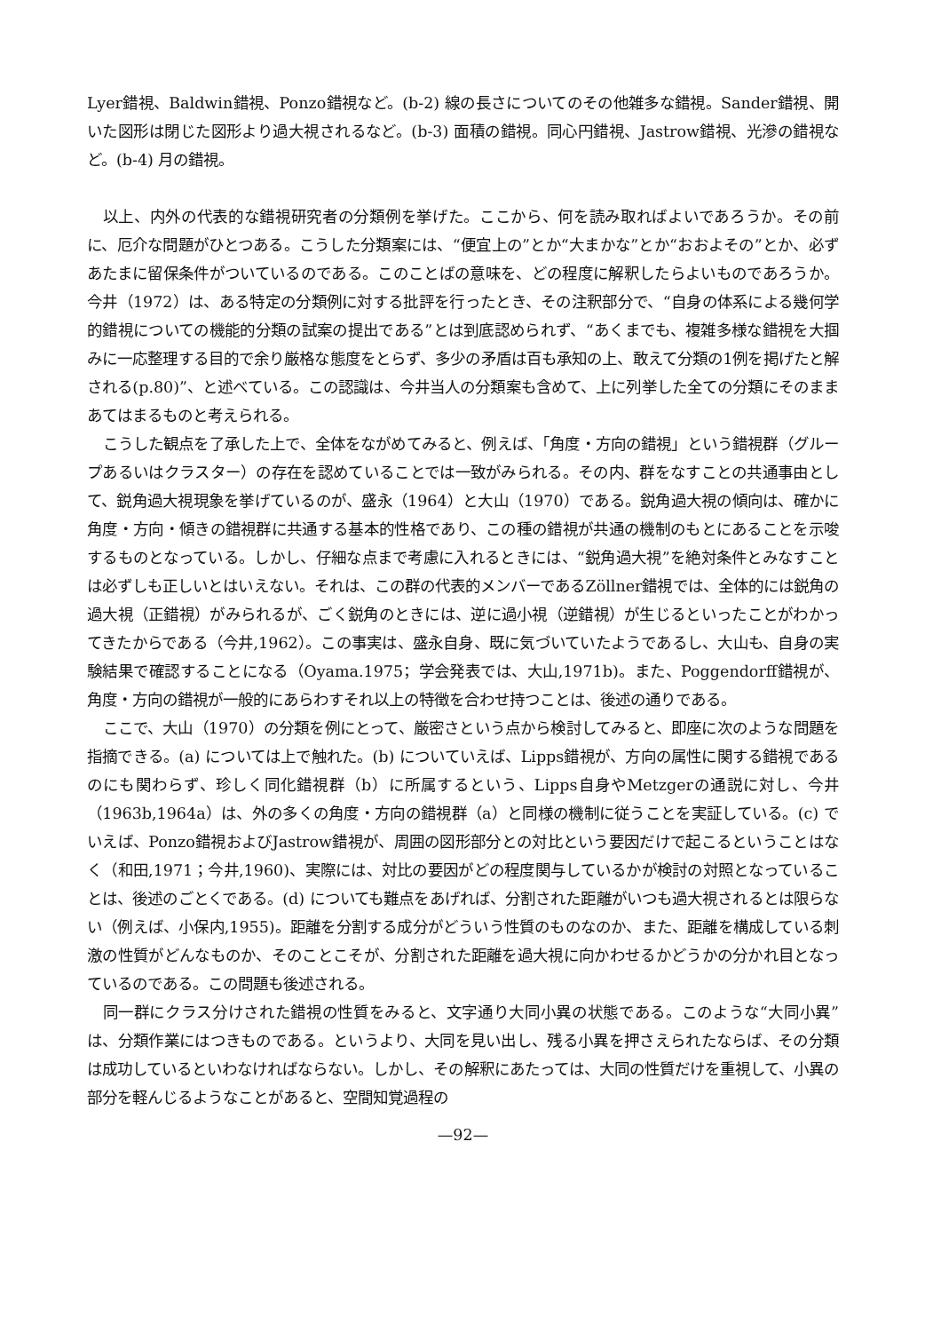Lyer錯視、Baldwin錯視、Ponzo錯視など。(b-2) 線の長さについてのその他雑多な錯視。Sander錯視、開いた図形は閉じた図形より過大視されるなど。(b-3) 面積の錯視。同心円錯視、Jastrow錯視、光滲の錯視など。(b-4) 月の錯視。
以上、内外の代表的な錯視研究者の分類例を挙げた。ここから、何を読み取ればよいであろうか。その前に、厄介な問題がひとつある。こうした分類案には、“便宜上の”とか“大まかな”とか“おおよその”とか、必ずあたまに留保条件がついているのである。このことばの意味を、どの程度に解釈したらよいものであろうか。今井（1972）は、ある特定の分類例に対する批評を行ったとき、その注釈部分で、“自身の体系による幾何学的錯視についての機能的分類の試案の提出である”とは到底認められず、“あくまでも、複雑多様な錯視を大掴みに一応整理する目的で余り厳格な態度をとらず、多少の矛盾は百も承知の上、敢えて分類の1例を掲げたと解される(p.80)”、と述べている。この認識は、今井当人の分類案も含めて、上に列挙した全ての分類にそのままあてはまるものと考えられる。
こうした観点を了承した上で、全体をながめてみると、例えば、「角度・方向の錯視」という錯視群（グループあるいはクラスター）の存在を認めていることでは一致がみられる。その内、群をなすことの共通事由として、鋭角過大視現象を挙げているのが、盛永（1964）と大山（1970）である。鋭角過大視の傾向は、確かに角度・方向・傾きの錯視群に共通する基本的性格であり、この種の錯視が共通の機制のもとにあることを示唆するものとなっている。しかし、仔細な点まで考慮に入れるときには、“鋭角過大視”を絶対条件とみなすことは必ずしも正しいとはいえない。それは、この群の代表的メンバーであるZöllner錯視では、全体的には鋭角の過大視（正錯視）がみられるが、ごく鋭角のときには、逆に過小視（逆錯視）が生じるといったことがわかってきたからである（今井,1962）。この事実は、盛永自身、既に気づいていたようであるし、大山も、自身の実験結果で確認することになる（Oyama.1975；学会発表では、大山,1971b)。また、Poggendorff錯視が、角度・方向の錯視が一般的にあらわすそれ以上の特徴を合わせ持つことは、後述の通りである。
ここで、大山（1970）の分類を例にとって、厳密さという点から検討してみると、即座に次のような問題を指摘できる。(a) については上で触れた。(b) についていえば、Lipps錯視が、方向の属性に関する錯視であるのにも関わらず、珍しく同化錯視群（b）に所属するという、Lipps自身やMetzgerの通説に対し、今井（1963b,1964a）は、外の多くの角度・方向の錯視群（a）と同様の機制に従うことを実証している。(c) でいえば、Ponzo錯視およびJastrow錯視が、周囲の図形部分との対比という要因だけで起こるということはなく（和田,1971；今井,1960)、実際には、対比の要因がどの程度関与しているかが検討の対照となっていることは、後述のごとくである。(d) についても難点をあげれば、分割された距離がいつも過大視されるとは限らない（例えば、小保内,1955)。距離を分割する成分がどういう性質のものなのか、また、距離を構成している刺激の性質がどんなものか、そのことこそが、分割された距離を過大視に向かわせるかどうかの分かれ目となっているのである。この問題も後述される。
同一群にクラス分けされた錯視の性質をみると、文字通り大同小異の状態である。このような“大同小異”は、分類作業にはつきものである。というより、大同を見い出し、残る小異を押さえられたならば、その分類は成功しているといわなければならない。しかし、その解釈にあたっては、大同の性質だけを重視して、小異の部分を軽んじるようなことがあると、空間知覚過程の
—92—